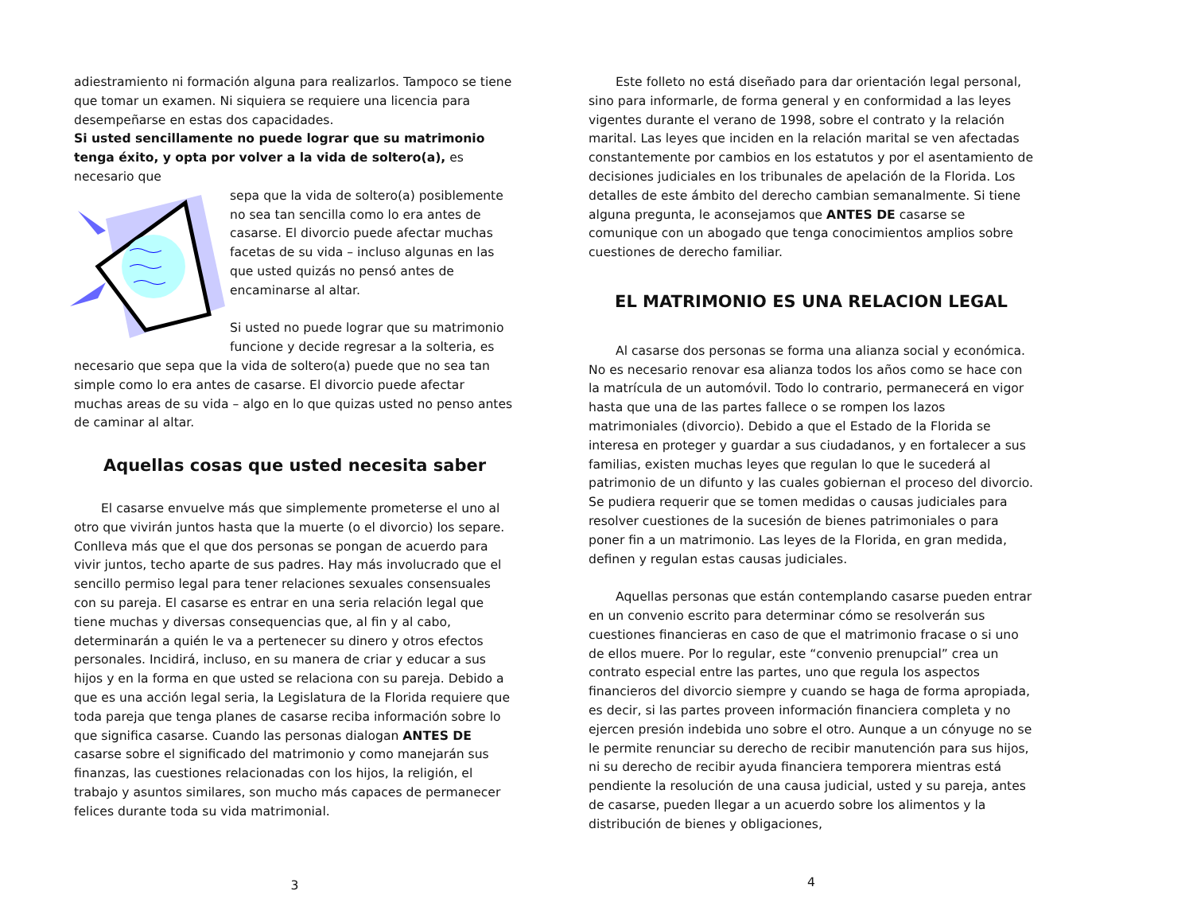adiestramiento ni formación alguna para realizarlos. Tampoco se tiene que tomar un examen. Ni siquiera se requiere una licencia para desempeñarse en estas dos capacidades.
Si usted sencillamente no puede lograr que su matrimonio tenga éxito, y opta por volver a la vida de soltero(a), es necesario que
sepa que la vida de soltero(a) posiblemente no sea tan sencilla como lo era antes de casarse. El divorcio puede afectar muchas facetas de su vida – incluso algunas en las que usted quizás no pensó antes de encaminarse al altar.
Si usted no puede lograr que su matrimonio funcione y decide regresar a la solteria, es necesario que sepa que la vida de soltero(a) puede que no sea tan simple como lo era antes de casarse. El divorcio puede afectar muchas areas de su vida – algo en lo que quizas usted no penso antes de caminar al altar.
Aquellas cosas que usted necesita saber
El casarse envuelve más que simplemente prometerse el uno al otro que vivirán juntos hasta que la muerte (o el divorcio) los separe. Conlleva más que el que dos personas se pongan de acuerdo para vivir juntos, techo aparte de sus padres. Hay más involucrado que el sencillo permiso legal para tener relaciones sexuales consensuales con su pareja. El casarse es entrar en una seria relación legal que tiene muchas y diversas consequencias que, al fin y al cabo, determinarán a quién le va a pertenecer su dinero y otros efectos personales. Incidirá, incluso, en su manera de criar y educar a sus hijos y en la forma en que usted se relaciona con su pareja. Debido a que es una acción legal seria, la Legislatura de la Florida requiere que toda pareja que tenga planes de casarse reciba información sobre lo que significa casarse. Cuando las personas dialogan ANTES DE casarse sobre el significado del matrimonio y como manejarán sus finanzas, las cuestiones relacionadas con los hijos, la religión, el trabajo y asuntos similares, son mucho más capaces de permanecer felices durante toda su vida matrimonial.
3
Este folleto no está diseñado para dar orientación legal personal, sino para informarle, de forma general y en conformidad a las leyes vigentes durante el verano de 1998, sobre el contrato y la relación marital. Las leyes que inciden en la relación marital se ven afectadas constantemente por cambios en los estatutos y por el asentamiento de decisiones judiciales en los tribunales de apelación de la Florida. Los detalles de este ámbito del derecho cambian semanalmente. Si tiene alguna pregunta, le aconsejamos que ANTES DE casarse se comunique con un abogado que tenga conocimientos amplios sobre cuestiones de derecho familiar.
EL MATRIMONIO ES UNA RELACION LEGAL
Al casarse dos personas se forma una alianza social y económica. No es necesario renovar esa alianza todos los años como se hace con la matrícula de un automóvil. Todo lo contrario, permanecerá en vigor hasta que una de las partes fallece o se rompen los lazos matrimoniales (divorcio). Debido a que el Estado de la Florida se interesa en proteger y guardar a sus ciudadanos, y en fortalecer a sus familias, existen muchas leyes que regulan lo que le sucederá al patrimonio de un difunto y las cuales gobiernan el proceso del divorcio. Se pudiera requerir que se tomen medidas o causas judiciales para resolver cuestiones de la sucesión de bienes patrimoniales o para poner fin a un matrimonio. Las leyes de la Florida, en gran medida, definen y regulan estas causas judiciales.
Aquellas personas que están contemplando casarse pueden entrar en un convenio escrito para determinar cómo se resolverán sus cuestiones financieras en caso de que el matrimonio fracase o si uno de ellos muere. Por lo regular, este “convenio prenupcial” crea un contrato especial entre las partes, uno que regula los aspectos financieros del divorcio siempre y cuando se haga de forma apropiada, es decir, si las partes proveen información financiera completa y no ejercen presión indebida uno sobre el otro. Aunque a un cónyuge no se le permite renunciar su derecho de recibir manutención para sus hijos, ni su derecho de recibir ayuda financiera temporera mientras está pendiente la resolución de una causa judicial, usted y su pareja, antes de casarse, pueden llegar a un acuerdo sobre los alimentos y la distribución de bienes y obligaciones,
4